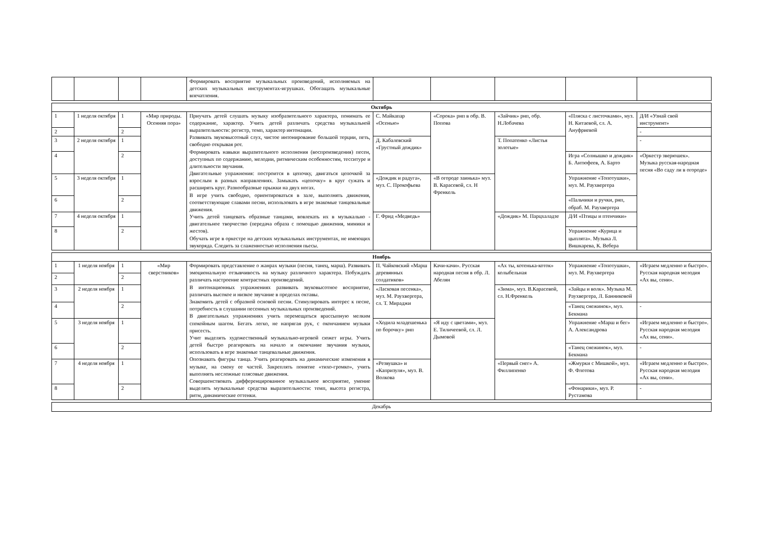| | | | | Формировать восприятие музыкальных произведений, исполняемых на детских музыкальных инструментах-игрушках. Обогащать музыкальные впечатления. | | | | | |
| Октябрь | | | | | | | | | |
| 1 | 1 неделя октября | 1 | «Мир природы. Осенняя пора» | Приучать детей слушать музыку изобразительного характера, понимать ее содержание, характер. Учить детей различать средства музыкальной выразительности: регистр, темп, характер интонации. Развивать звуковысотный слух, чистое интонирование большой терции, петь, свободно открывая рот. Формировать навыки выразительного исполнения (воспроизведения) песен, доступных по содержанию, мелодии, ритмическим особенностям, тесситуре и длительности звучания. Двигательные упражнения: построится в цепочку, двигаться цепочкой за взрослым в разных направлениях. Замыкать «цепочку» в круг сужать и расширять круг. Разнообразные прыжки на двух ногах. В игре учить свободно, ориентироваться в зале, выполнять движения, соответствующие славами песни, использовать в игре знакомые танцевальные движения. Учить детей танцевать образные танцами, вовлекать их в музыкально - двигательное творчество (передача образа с помощью движения, мимики и жестов). Обучать игре в оркестре на детских музыкальных инструментах, не имеющих звукоряда. Следить за слаженностью исполнения пьесы. | С. Майкапар «Осенью» | «Сорока» рнп в обр. В. Попова | «Зайчик» рнп, обр. Н.Лобачева | «Пляска с листочками», муз. Н. Китаевой, сл. А. Ануфриевой | Д/И «Узнай свой инструмент» |
| 2 | | 2 | | | | | | | - |
| 3 | 2 неделя октября | 1 | | | Д. Кабалевский «Грустный дождик» | | Т. Попатенко «Листья золотые» | | - |
| 4 | | 2 | | | | | | Игра «Солнышко и дождик» Б. Антюфеев, А. Барто | «Оркестр зверюшек». Музыка русская-народная песня «Во саду ли в огороде» |
| 5 | 3 неделя октября | 1 | | | «Дождик и радуга», муз. С. Прокофьева | «В огороде заинька» муз. В. Карасевой, сл. Н Френкель | | Упражнение «Топотушки», муз. М. Раухвергера | |
| 6 | | 2 | | | | | | «Пальчики и ручки, рнп, обраб. М. Раухвергера | |
| 7 | 4 неделя октября | 1 | | | Г. Фрид «Медведь» | | «Дождик» М. Парцхаладзе | Д/И «Птицы и птенчики» | |
| 8 | | 2 | | | | | | Упражнение «Курица и цыплята». Музыка Л. Вишкарева, К. Вебера | |
| Ноябрь | | | | | | | | | |
| 1 | 1 неделя ноября | 1 | «Мир сверстников» | Формировать представление о жанрах музыки (песня, танец, марш). Развивать эмоциональную отзывчивость на музыку различного характера. Побуждать различать настроение контрастных произведений. В интонационных упражнениях развивать звуковысотное восприятие, различать высокое и низкое звучание в пределах октавы. Знакомить детей с образной основой песни. Стимулировать интерес к песне, потребность в слушании песенных музыкальных произведений. В двигательных упражнениях учить перемещаться врассыпную мелким спокойным шагом. Бегать легко, не напрягая рук, с окончанием музыки присесть. Учит выделять художественный музыкально-игровой сюжет игры. Учить детей быстро реагировать на начало и окончание звучания музыки, использовать в игре знакомые танцевальные движения. Опознавать фигуры танца. Учить реагировать на динамические изменения в музыке, на смену ее частей. Закреплять понятие «тихо-громко», учить выполнять несложные плясовые движения. Совершенствовать дифференцированное музыкальное восприятие, умение выделять музыкальные средства выразительности: темп, высота регистра, ритм, динамические оттенки. | П. Чайковский «Марш деревянных солдатиков» | Качи-качи». Русская народная песня в обр. Л. Абелян | «Ах ты, котенька-коток» колыбельная | Упражнение «Топотушки», муз. М. Раухвергера | «Играем медленно и быстро». Русская народная мелодия «Ах вы, сени». |
| 2 | | 2 | | | | | | | |
| 3 | 2 неделя ноября | 1 | | | «Ласковая песенка», муз. М. Раухвергера, сл. Т. Мираджи | | «Зима», муз. В.Карасевой, сл. Н.Френкель | «Зайцы и волк». Музыка М. Раухвергера, Л. Банниковой | |
| 4 | | 2 | | | | | | «Танец снежинок», муз. Бекмана | - |
| 5 | 3 неделя ноября | 1 | | | «Ходила младешенька по борочку» рнп | «Я иду с цветами», муз. Е. Тиличеевой, сл. Л. Дымовой | | Упражнение «Марш и бег» А. Александрова | «Играем медленно и быстро». Русская народная мелодия «Ах вы, сени». |
| 6 | | 2 | | | | | | «Танец снежинок», муз. Бекмана | - |
| 7 | 4 неделя ноября | 1 | | | «Резвушка» и «Капризуля», муз. В. Волкова | | «Первый снег» А. Филлипенко | «Жмурки с Мишкой», муз. Ф. Флотова | «Играем медленно и быстро». Русская народная мелодия «Ах вы, сени». |
| 8 | | 2 | | | | | | «Фонарики», муз. Р. Рустамова | - |
| Декабрь |